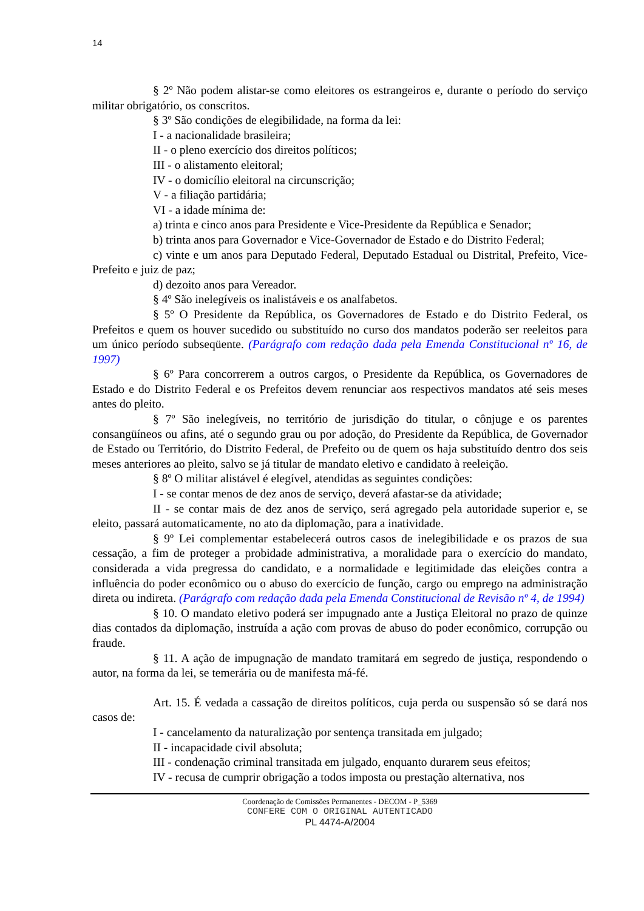14
§ 2º Não podem alistar-se como eleitores os estrangeiros e, durante o período do serviço militar obrigatório, os conscritos.
§ 3º São condições de elegibilidade, na forma da lei:
I - a nacionalidade brasileira;
II - o pleno exercício dos direitos políticos;
III - o alistamento eleitoral;
IV - o domicílio eleitoral na circunscrição;
V - a filiação partidária;
VI - a idade mínima de:
a) trinta e cinco anos para Presidente e Vice-Presidente da República e Senador;
b) trinta anos para Governador e Vice-Governador de Estado e do Distrito Federal;
c) vinte e um anos para Deputado Federal, Deputado Estadual ou Distrital, Prefeito, Vice-Prefeito e juiz de paz;
d) dezoito anos para Vereador.
§ 4º São inelegíveis os inalistáveis e os analfabetos.
§ 5º O Presidente da República, os Governadores de Estado e do Distrito Federal, os Prefeitos e quem os houver sucedido ou substituído no curso dos mandatos poderão ser reeleitos para um único período subseqüente. (Parágrafo com redação dada pela Emenda Constitucional nº 16, de 1997)
§ 6º Para concorrerem a outros cargos, o Presidente da República, os Governadores de Estado e do Distrito Federal e os Prefeitos devem renunciar aos respectivos mandatos até seis meses antes do pleito.
§ 7º São inelegíveis, no território de jurisdição do titular, o cônjuge e os parentes consangüíneos ou afins, até o segundo grau ou por adoção, do Presidente da República, de Governador de Estado ou Território, do Distrito Federal, de Prefeito ou de quem os haja substituído dentro dos seis meses anteriores ao pleito, salvo se já titular de mandato eletivo e candidato à reeleição.
§ 8º O militar alistável é elegível, atendidas as seguintes condições:
I - se contar menos de dez anos de serviço, deverá afastar-se da atividade;
II - se contar mais de dez anos de serviço, será agregado pela autoridade superior e, se eleito, passará automaticamente, no ato da diplomação, para a inatividade.
§ 9º Lei complementar estabelecerá outros casos de inelegibilidade e os prazos de sua cessação, a fim de proteger a probidade administrativa, a moralidade para o exercício do mandato, considerada a vida pregressa do candidato, e a normalidade e legitimidade das eleições contra a influência do poder econômico ou o abuso do exercício de função, cargo ou emprego na administração direta ou indireta. (Parágrafo com redação dada pela Emenda Constitucional de Revisão nº 4, de 1994)
§ 10. O mandato eletivo poderá ser impugnado ante a Justiça Eleitoral no prazo de quinze dias contados da diplomação, instruída a ação com provas de abuso do poder econômico, corrupção ou fraude.
§ 11. A ação de impugnação de mandato tramitará em segredo de justiça, respondendo o autor, na forma da lei, se temerária ou de manifesta má-fé.
Art. 15. É vedada a cassação de direitos políticos, cuja perda ou suspensão só se dará nos casos de:
I - cancelamento da naturalização por sentença transitada em julgado;
II - incapacidade civil absoluta;
III - condenação criminal transitada em julgado, enquanto durarem seus efeitos;
IV - recusa de cumprir obrigação a todos imposta ou prestação alternativa, nos
Coordenação de Comissões Permanentes - DECOM - P_5369
CONFERE COM O ORIGINAL AUTENTICADO
PL 4474-A/2004